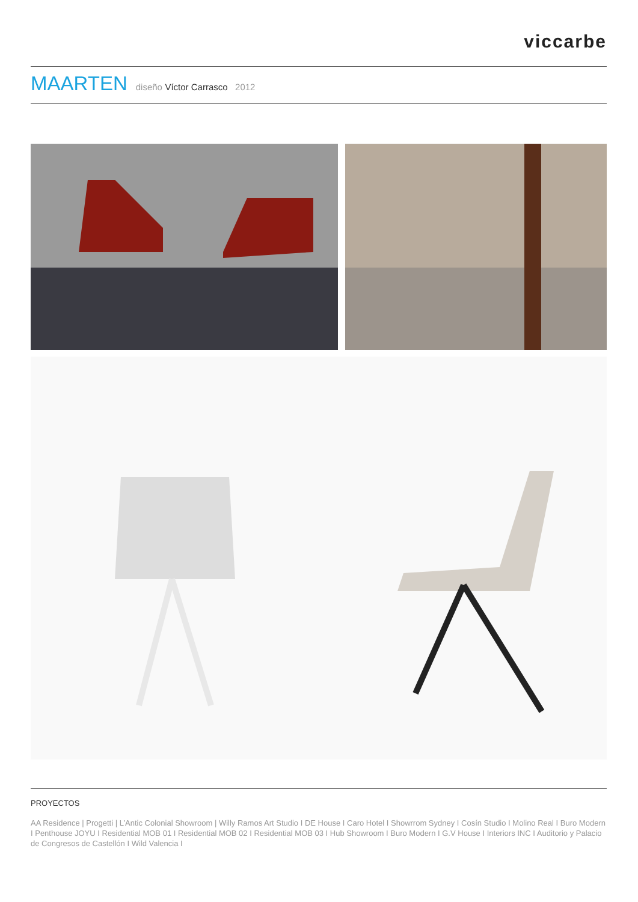viccarbe
MAARTEN diseño Víctor Carrasco 2012
PROYECTOS
AA Residence | Progetti | L’Antic Colonial Showroom | Willy Ramos Art Studio I DE House I Caro Hotel I Showrrom Sydney I Cosín Studio I Molino Real I Buro Modern I Penthouse JOYU I Residential MOB 01 I Residential MOB 02 I Residential MOB 03 I Hub Showroom I Buro Modern I G.V House I Interiors INC I Auditorio y Palacio de Congresos de Castellón I Wild Valencia I